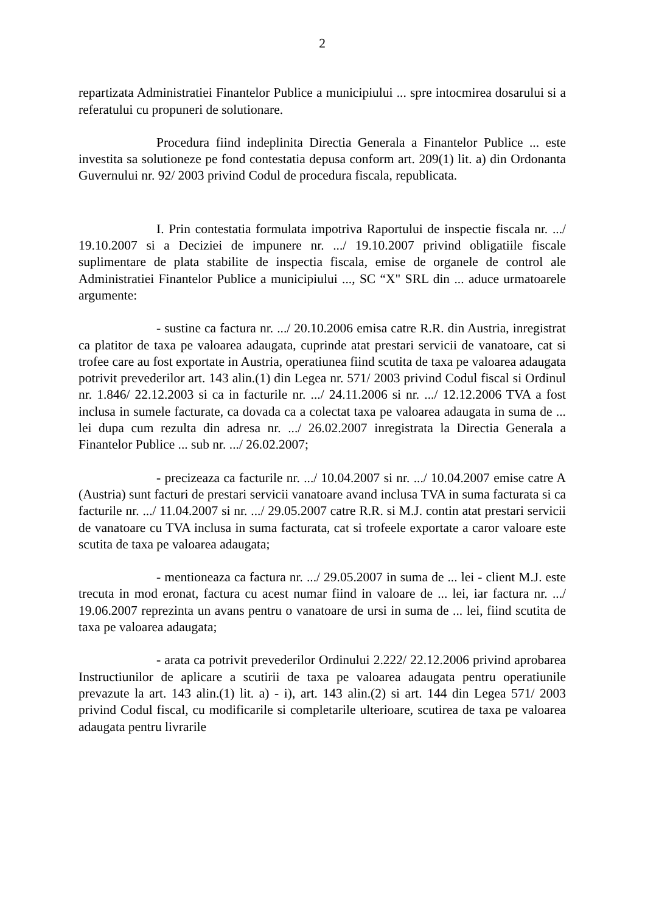2
repartizata Administratiei Finantelor Publice a municipiului ... spre intocmirea dosarului si a referatului cu propuneri de solutionare.
Procedura fiind indeplinita Directia Generala a Finantelor Publice ... este investita sa solutioneze pe fond contestatia depusa conform art. 209(1) lit. a) din Ordonanta Guvernului nr. 92/ 2003 privind Codul de procedura fiscala, republicata.
I. Prin contestatia formulata impotriva Raportului de inspectie fiscala nr. .../ 19.10.2007 si a Deciziei de impunere nr. .../ 19.10.2007 privind obligatiile fiscale suplimentare de plata stabilite de inspectia fiscala, emise de organele de control ale Administratiei Finantelor Publice a municipiului ..., SC “X" SRL din ... aduce urmatoarele argumente:
- sustine ca factura nr. .../ 20.10.2006 emisa catre R.R. din Austria, inregistrat ca platitor de taxa pe valoarea adaugata, cuprinde atat prestari servicii de vanatoare, cat si trofee care au fost exportate in Austria, operatiunea fiind scutita de taxa pe valoarea adaugata potrivit prevederilor art. 143 alin.(1) din Legea nr. 571/ 2003 privind Codul fiscal si Ordinul nr. 1.846/ 22.12.2003 si ca in facturile nr. .../ 24.11.2006 si nr. .../ 12.12.2006 TVA a fost inclusa in sumele facturate, ca dovada ca a colectat taxa pe valoarea adaugata in suma de ... lei dupa cum rezulta din adresa nr. .../ 26.02.2007 inregistrata la Directia Generala a Finantelor Publice ... sub nr. .../ 26.02.2007;
- precizeaza ca facturile nr. .../ 10.04.2007 si nr. .../ 10.04.2007 emise catre A (Austria) sunt facturi de prestari servicii vanatoare avand inclusa TVA in suma facturata si ca facturile nr. .../ 11.04.2007 si nr. .../ 29.05.2007 catre R.R. si M.J. contin atat prestari servicii de vanatoare cu TVA inclusa in suma facturata, cat si trofeele exportate a caror valoare este scutita de taxa pe valoarea adaugata;
- mentioneaza ca factura nr. .../ 29.05.2007 in suma de ... lei - client M.J. este trecuta in mod eronat, factura cu acest numar fiind in valoare de ... lei, iar factura nr. .../ 19.06.2007 reprezinta un avans pentru o vanatoare de ursi in suma de ... lei, fiind scutita de taxa pe valoarea adaugata;
- arata ca potrivit prevederilor Ordinului 2.222/ 22.12.2006 privind aprobarea Instructiunilor de aplicare a scutirii de taxa pe valoarea adaugata pentru operatiunile prevazute la art. 143 alin.(1) lit. a) - i), art. 143 alin.(2) si art. 144 din Legea 571/ 2003 privind Codul fiscal, cu modificarile si completarile ulterioare, scutirea de taxa pe valoarea adaugata pentru livrarile